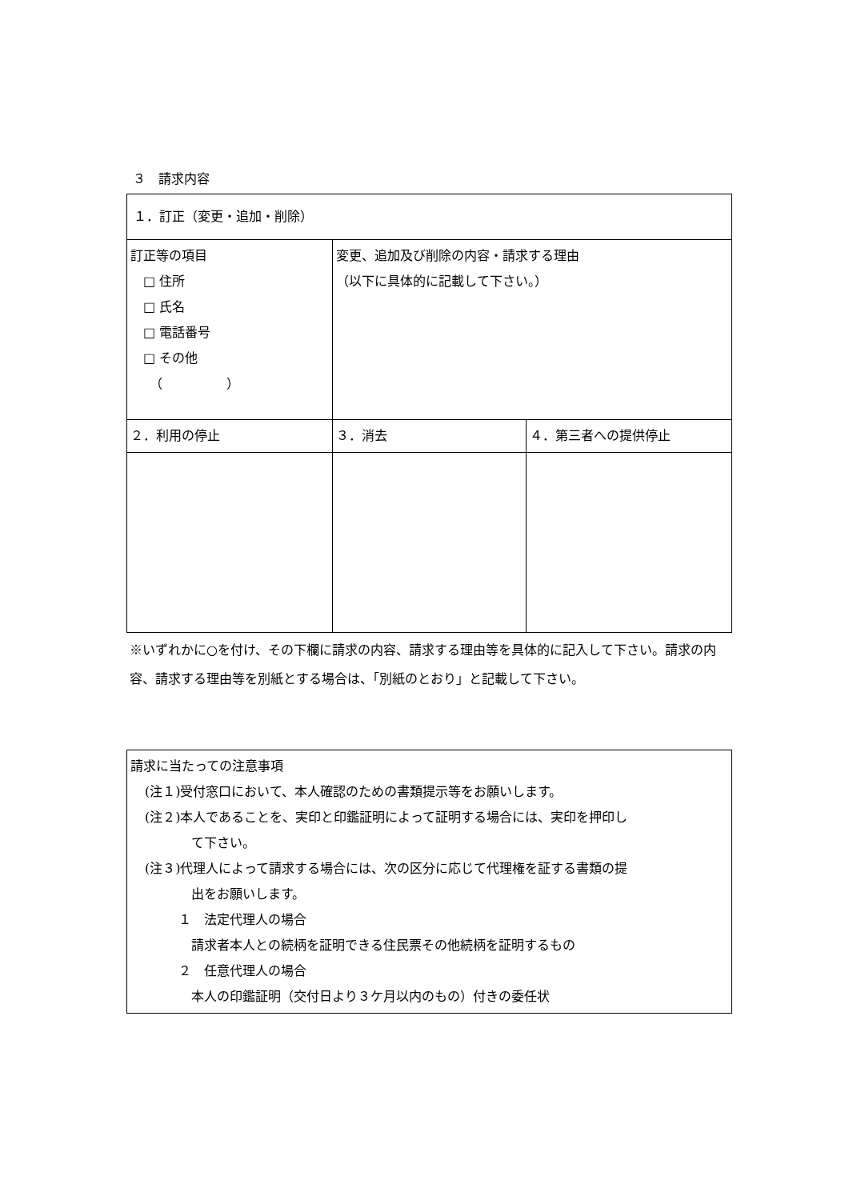３　請求内容
| １．訂正（変更・追加・削除） | | |
| 訂正等の項目 □ 住所 □ 氏名 □ 電話番号 □ その他 （ ） | 変更、追加及び削除の内容・請求する理由 （以下に具体的に記載して下さい。） | |
| ２．利用の停止 | ３．消去 | ４．第三者への提供停止 |
※いずれかに○を付け、その下欄に請求の内容、請求する理由等を具体的に記入して下さい。請求の内容、請求する理由等を別紙とする場合は、「別紙のとおり」と記載して下さい。
請求に当たっての注意事項
(注１)受付窓口において、本人確認のための書類提示等をお願いします。
(注２)本人であることを、実印と印鑑証明によって証明する場合には、実印を押印し
て下さい。
(注３)代理人によって請求する場合には、次の区分に応じて代理権を証する書類の提
出をお願いします。
１　法定代理人の場合
請求者本人との続柄を証明できる住民票その他続柄を証明するもの
２　任意代理人の場合
本人の印鑑証明（交付日より３ケ月以内のもの）付きの委任状